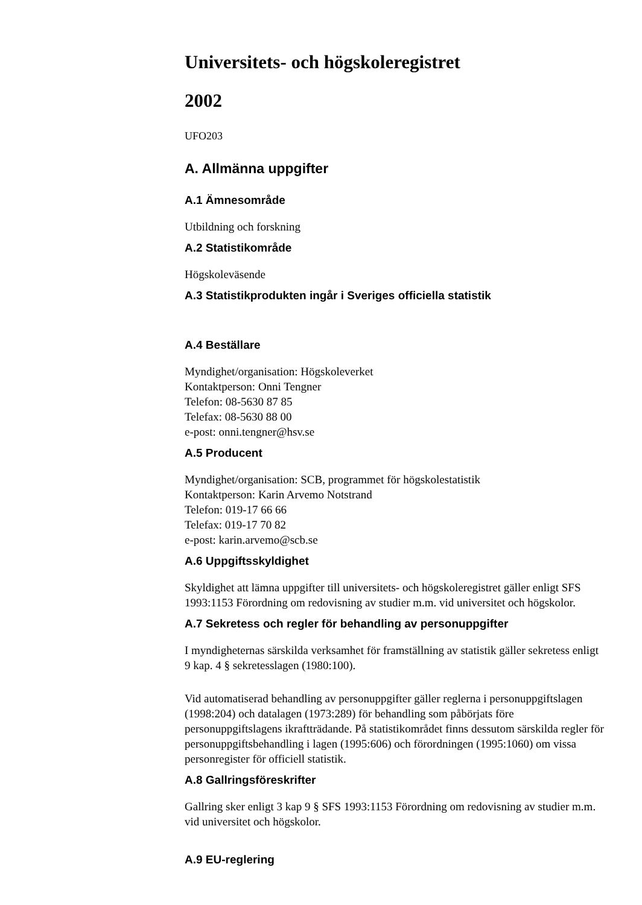Universitets- och högskoleregistret
2002
UFO203
A. Allmänna uppgifter
A.1 Ämnesområde
Utbildning och forskning
A.2 Statistikområde
Högskoleväsende
A.3 Statistikprodukten ingår i Sveriges officiella statistik
A.4 Beställare
Myndighet/organisation: Högskoleverket
Kontaktperson: Onni Tengner
Telefon: 08-5630 87 85
Telefax: 08-5630 88 00
e-post: onni.tengner@hsv.se
A.5 Producent
Myndighet/organisation: SCB, programmet för högskolestatistik
Kontaktperson: Karin Arvemo Notstrand
Telefon: 019-17 66 66
Telefax: 019-17 70 82
e-post: karin.arvemo@scb.se
A.6 Uppgiftsskyldighet
Skyldighet att lämna uppgifter till universitets- och högskoleregistret gäller enligt SFS 1993:1153 Förordning om redovisning av studier m.m. vid universitet och högskolor.
A.7 Sekretess och regler för behandling av personuppgifter
I myndigheternas särskilda verksamhet för framställning av statistik gäller sekretess enligt 9 kap. 4 § sekretesslagen (1980:100).
Vid automatiserad behandling av personuppgifter gäller reglerna i personuppgiftslagen (1998:204) och datalagen (1973:289) för behandling som påbörjats före personuppgiftslagens ikraftträdande. På statistikområdet finns dessutom särskilda regler för personuppgiftsbehandling i lagen (1995:606) och förordningen (1995:1060) om vissa personregister för officiell statistik.
A.8 Gallringsföreskrifter
Gallring sker enligt 3 kap 9 § SFS 1993:1153 Förordning om redovisning av studier m.m. vid universitet och högskolor.
A.9 EU-reglering